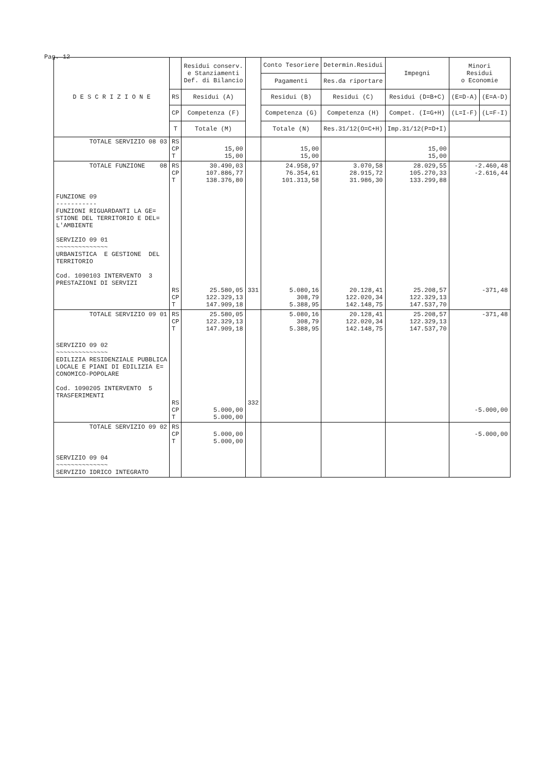Pag. 12
| D E S C R I Z I O N E | | Residui conserv. e Stanziamenti Def. di Bilancio | | Conto Tesoriere | Determin.Residui | Impegni | Minori Residui o Economie | |
| --- | --- | --- | --- | --- | --- | --- | --- | --- |
| | | | | Pagamenti | Res.da riportare | | | |
| | RS | Residui (A) | | Residui (B) | Residui (C) | Residui (D=B+C) | (E=D-A) | (E=A-D) |
| | CP | Competenza (F) | | Competenza (G) | Competenza (H) | Compet. (I=G+H) | (L=I-F) | (L=F-I) |
| | T | Totale (M) | | Totale (N) | Res.31/12(O=C+H) | Imp.31/12(P=D+I) | | |
| TOTALE SERVIZIO 08 03 | RS CP T | 15,00 15,00 | | 15,00 15,00 | | 15,00 15,00 | | |
| TOTALE FUNZIONE 08 | RS CP T | 30.490,03 107.886,77 138.376,80 | | 24.958,97 76.354,61 101.313,58 | 3.070,58 28.915,72 31.986,30 | 28.029,55 105.270,33 133.299,88 | -2.460,48 -2.616,44 | |
| FUNZIONE 09 ----------- FUNZIONI RIGUARDANTI LA GE= STIONE DEL TERRITORIO E DEL= L'AMBIENTE SERVIZIO 09 01 ~~~~~~~~~~~~~~ URBANISTICA E GESTIONE DEL TERRITORIO Cod. 1090103 INTERVENTO 3 PRESTAZIONI DI SERVIZI | RS CP T | 25.580,05 122.329,13 147.909,18 | 331 | 5.080,16 308,79 5.388,95 | 20.128,41 122.020,34 142.148,75 | 25.208,57 122.329,13 147.537,70 | -371,48 | |
| TOTALE SERVIZIO 09 01 | RS CP T | 25.580,05 122.329,13 147.909,18 | | 5.080,16 308,79 5.388,95 | 20.128,41 122.020,34 142.148,75 | 25.208,57 122.329,13 147.537,70 | -371,48 | |
| SERVIZIO 09 02 ~~~~~~~~~~~~~~ EDILIZIA RESIDENZIALE PUBBLICA LOCALE E PIANI DI EDILIZIA E= CONOMICO-POPOLARE Cod. 1090205 INTERVENTO 5 TRASFERIMENTI | RS CP T | 5.000,00 5.000,00 | 332 | | | | -5.000,00 | |
| TOTALE SERVIZIO 09 02 | RS CP T | 5.000,00 5.000,00 | | | | | -5.000,00 | |
| SERVIZIO 09 04 ~~~~~~~~~~~~~~ SERVIZIO IDRICO INTEGRATO | | | | | | | | |